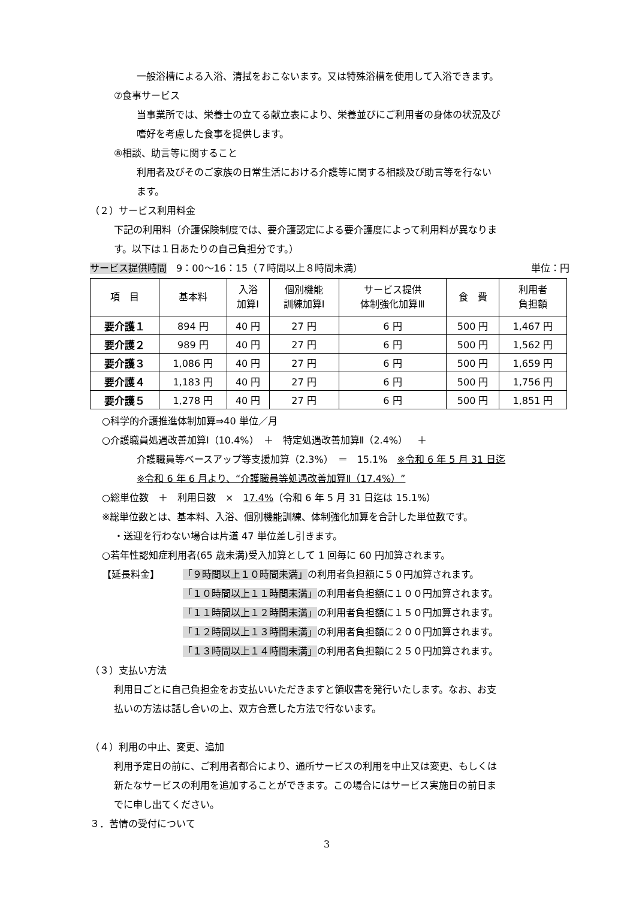一般浴槽による入浴、清拭をおこないます。又は特殊浴槽を使用して入浴できます。
⑦食事サービス
当事業所では、栄養士の立てる献立表により、栄養並びにご利用者の身体の状況及び
嗜好を考慮した食事を提供します。
⑧相談、助言等に関すること
利用者及びそのご家族の日常生活における介護等に関する相談及び助言等を行ない
ます。
（２）サービス利用料金
下記の利用料（介護保険制度では、要介護認定による要介護度によって利用料が異なりま
す。以下は１日あたりの自己負担分です。）
サービス提供時間　9：00～16：15（７時間以上８時間未満） 単位：円
| 項 目 | 基本料 | 入浴 加算Ⅰ | 個別機能 訓練加算Ⅰ | サービス提供 体制強化加算Ⅲ | 食 費 | 利用者 負担額 |
| --- | --- | --- | --- | --- | --- | --- |
| 要介護１ | 894 円 | 40 円 | 27 円 | 6 円 | 500 円 | 1,467 円 |
| 要介護２ | 989 円 | 40 円 | 27 円 | 6 円 | 500 円 | 1,562 円 |
| 要介護３ | 1,086 円 | 40 円 | 27 円 | 6 円 | 500 円 | 1,659 円 |
| 要介護４ | 1,183 円 | 40 円 | 27 円 | 6 円 | 500 円 | 1,756 円 |
| 要介護５ | 1,278 円 | 40 円 | 27 円 | 6 円 | 500 円 | 1,851 円 |
○科学的介護推進体制加算⇒40 単位／月
○介護職員処遇改善加算Ⅰ（10.4%）　＋　特定処遇改善加算Ⅱ（2.4%）　＋
介護職員等ベースアップ等支援加算（2.3%）　＝　15.1%　※令和 6 年 5 月 31 日迄
※令和 6 年 6 月より、“介護職員等処遇改善加算Ⅱ（17.4%）”
○総単位数　＋　利用日数　×　17.4%（令和 6 年 5 月 31 日迄は 15.1%）
※総単位数とは、基本料、入浴、個別機能訓練、体制強化加算を合計した単位数です。
・送迎を行わない場合は片道 47 単位差し引きます。
○若年性認知症利用者(65 歳未満)受入加算として 1 回毎に 60 円加算されます。
【延長料金】 「９時間以上１０時間未満」の利用者負担額に５０円加算されます。
「１０時間以上１１時間未満」の利用者負担額に１００円加算されます。
「１１時間以上１２時間未満」の利用者負担額に１５０円加算されます。
「１２時間以上１３時間未満」の利用者負担額に２００円加算されます。
「１３時間以上１４時間未満」の利用者負担額に２５０円加算されます。
（３）支払い方法
利用日ごとに自己負担金をお支払いいただきますと領収書を発行いたします。なお、お支
払いの方法は話し合いの上、双方合意した方法で行ないます。
（４）利用の中止、変更、追加
利用予定日の前に、ご利用者都合により、通所サービスの利用を中止又は変更、もしくは
新たなサービスの利用を追加することができます。この場合にはサービス実施日の前日ま
でに申し出てください。
３．苦情の受付について
3